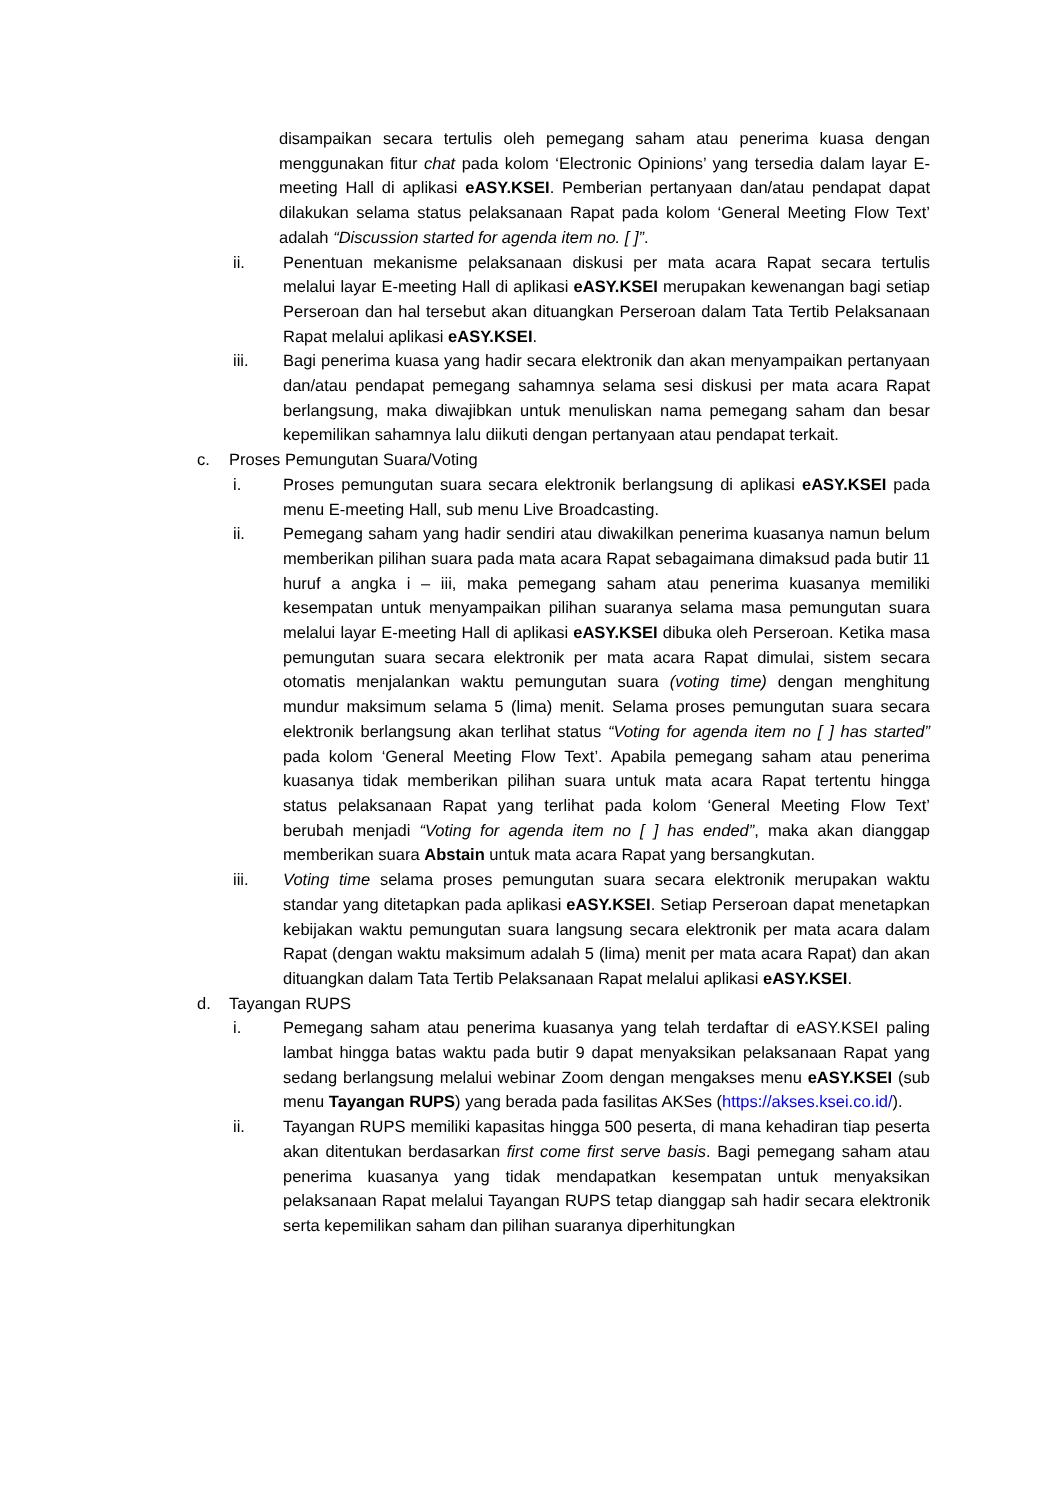disampaikan secara tertulis oleh pemegang saham atau penerima kuasa dengan menggunakan fitur chat pada kolom ‘Electronic Opinions’ yang tersedia dalam layar E-meeting Hall di aplikasi eASY.KSEI. Pemberian pertanyaan dan/atau pendapat dapat dilakukan selama status pelaksanaan Rapat pada kolom ‘General Meeting Flow Text’ adalah “Discussion started for agenda item no. [ ]”.
ii. Penentuan mekanisme pelaksanaan diskusi per mata acara Rapat secara tertulis melalui layar E-meeting Hall di aplikasi eASY.KSEI merupakan kewenangan bagi setiap Perseroan dan hal tersebut akan dituangkan Perseroan dalam Tata Tertib Pelaksanaan Rapat melalui aplikasi eASY.KSEI.
iii. Bagi penerima kuasa yang hadir secara elektronik dan akan menyampaikan pertanyaan dan/atau pendapat pemegang sahamnya selama sesi diskusi per mata acara Rapat berlangsung, maka diwajibkan untuk menuliskan nama pemegang saham dan besar kepemilikan sahamnya lalu diikuti dengan pertanyaan atau pendapat terkait.
c. Proses Pemungutan Suara/Voting
i. Proses pemungutan suara secara elektronik berlangsung di aplikasi eASY.KSEI pada menu E-meeting Hall, sub menu Live Broadcasting.
ii. Pemegang saham yang hadir sendiri atau diwakilkan penerima kuasanya namun belum memberikan pilihan suara pada mata acara Rapat sebagaimana dimaksud pada butir 11 huruf a angka i – iii, maka pemegang saham atau penerima kuasanya memiliki kesempatan untuk menyampaikan pilihan suaranya selama masa pemungutan suara melalui layar E-meeting Hall di aplikasi eASY.KSEI dibuka oleh Perseroan. Ketika masa pemungutan suara secara elektronik per mata acara Rapat dimulai, sistem secara otomatis menjalankan waktu pemungutan suara (voting time) dengan menghitung mundur maksimum selama 5 (lima) menit. Selama proses pemungutan suara secara elektronik berlangsung akan terlihat status “Voting for agenda item no [ ] has started” pada kolom ‘General Meeting Flow Text’. Apabila pemegang saham atau penerima kuasanya tidak memberikan pilihan suara untuk mata acara Rapat tertentu hingga status pelaksanaan Rapat yang terlihat pada kolom ‘General Meeting Flow Text’ berubah menjadi “Voting for agenda item no [ ] has ended”, maka akan dianggap memberikan suara Abstain untuk mata acara Rapat yang bersangkutan.
iii. Voting time selama proses pemungutan suara secara elektronik merupakan waktu standar yang ditetapkan pada aplikasi eASY.KSEI. Setiap Perseroan dapat menetapkan kebijakan waktu pemungutan suara langsung secara elektronik per mata acara dalam Rapat (dengan waktu maksimum adalah 5 (lima) menit per mata acara Rapat) dan akan dituangkan dalam Tata Tertib Pelaksanaan Rapat melalui aplikasi eASY.KSEI.
d. Tayangan RUPS
i. Pemegang saham atau penerima kuasanya yang telah terdaftar di eASY.KSEI paling lambat hingga batas waktu pada butir 9 dapat menyaksikan pelaksanaan Rapat yang sedang berlangsung melalui webinar Zoom dengan mengakses menu eASY.KSEI (sub menu Tayangan RUPS) yang berada pada fasilitas AKSes (https://akses.ksei.co.id/).
ii. Tayangan RUPS memiliki kapasitas hingga 500 peserta, di mana kehadiran tiap peserta akan ditentukan berdasarkan first come first serve basis. Bagi pemegang saham atau penerima kuasanya yang tidak mendapatkan kesempatan untuk menyaksikan pelaksanaan Rapat melalui Tayangan RUPS tetap dianggap sah hadir secara elektronik serta kepemilikan saham dan pilihan suaranya diperhitungkan